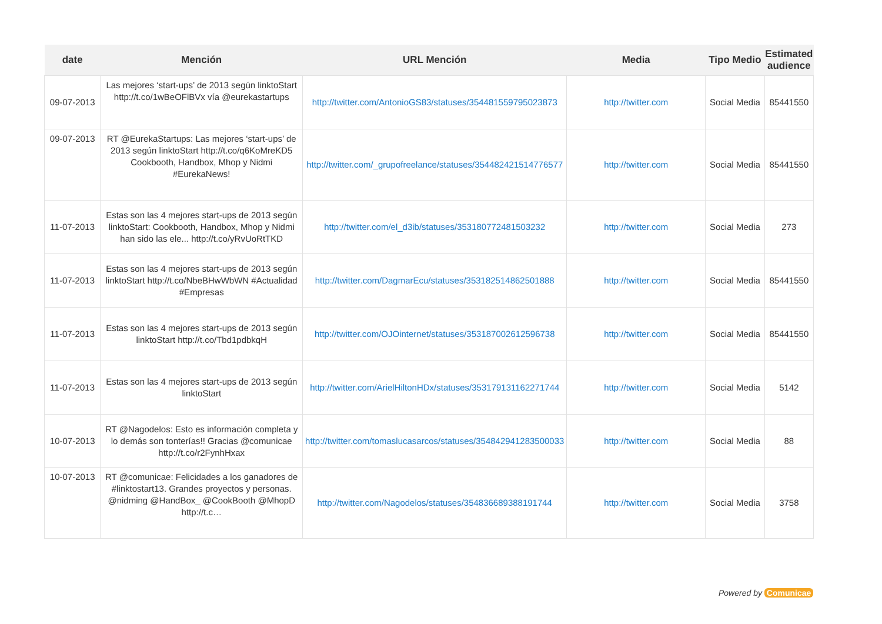| date | Mención | URL Mención | Media | Tipo Medio | Estimated audience |
| --- | --- | --- | --- | --- | --- |
| 09-07-2013 | Las mejores ‘start-ups’ de 2013 según linktoStart http://t.co/1wBeOFlBVx vía @eurekastartups | http://twitter.com/AntonioGS83/statuses/354481559795023873 | http://twitter.com | Social Media | 85441550 |
| 09-07-2013 | RT @EurekaStartups: Las mejores ‘start-ups’ de 2013 según linktoStart http://t.co/q6KoMreKD5 Cookbooth, Handbox, Mhop y Nidmi #EurekaNews! | http://twitter.com/_grupofreelance/statuses/354482421514776577 | http://twitter.com | Social Media | 85441550 |
| 11-07-2013 | Estas son las 4 mejores start-ups de 2013 según linktoStart: Cookbooth, Handbox, Mhop y Nidmi han sido las ele... http://t.co/yRvUoRtTKD | http://twitter.com/el_d3ib/statuses/353180772481503232 | http://twitter.com | Social Media | 273 |
| 11-07-2013 | Estas son las 4 mejores start-ups de 2013 según linktoStart http://t.co/NbeBHwWbWN #Actualidad #Empresas | http://twitter.com/DagmarEcu/statuses/353182514862501888 | http://twitter.com | Social Media | 85441550 |
| 11-07-2013 | Estas son las 4 mejores start-ups de 2013 según linktoStart http://t.co/Tbd1pdbkqH | http://twitter.com/OJOinternet/statuses/353187002612596738 | http://twitter.com | Social Media | 85441550 |
| 11-07-2013 | Estas son las 4 mejores start-ups de 2013 según linktoStart | http://twitter.com/ArielHiltonHDx/statuses/353179131162271744 | http://twitter.com | Social Media | 5142 |
| 10-07-2013 | RT @Nagodelos: Esto es información completa y lo demás son tonterías!! Gracias @comunicae http://t.co/r2FynhHxax | http://twitter.com/tomaslucasarcos/statuses/354842941283500033 | http://twitter.com | Social Media | 88 |
| 10-07-2013 | RT @comunicae: Felicidades a los ganadores de #linktostart13. Grandes proyectos y personas. @nidming @HandBox_ @CookBooth @MhopD http://t.c… | http://twitter.com/Nagodelos/statuses/354836689388191744 | http://twitter.com | Social Media | 3758 |
Powered by Comunicae